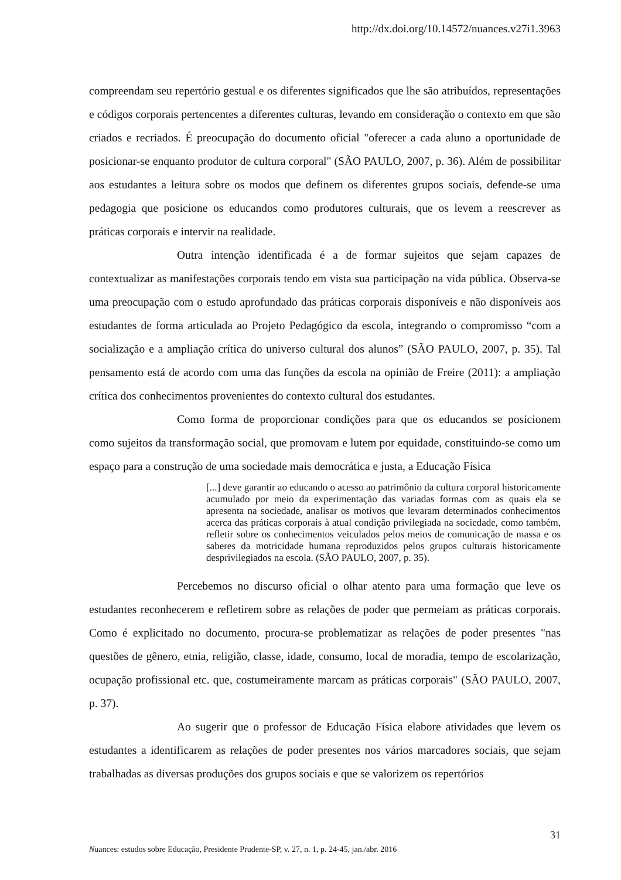http://dx.doi.org/10.14572/nuances.v27i1.3963
compreendam seu repertório gestual e os diferentes significados que lhe são atribuídos, representações e códigos corporais pertencentes a diferentes culturas, levando em consideração o contexto em que são criados e recriados. É preocupação do documento oficial "oferecer a cada aluno a oportunidade de posicionar-se enquanto produtor de cultura corporal" (SÃO PAULO, 2007, p. 36). Além de possibilitar aos estudantes a leitura sobre os modos que definem os diferentes grupos sociais, defende-se uma pedagogia que posicione os educandos como produtores culturais, que os levem a reescrever as práticas corporais e intervir na realidade.
Outra intenção identificada é a de formar sujeitos que sejam capazes de contextualizar as manifestações corporais tendo em vista sua participação na vida pública. Observa-se uma preocupação com o estudo aprofundado das práticas corporais disponíveis e não disponíveis aos estudantes de forma articulada ao Projeto Pedagógico da escola, integrando o compromisso “com a socialização e a ampliação crítica do universo cultural dos alunos” (SÃO PAULO, 2007, p. 35). Tal pensamento está de acordo com uma das funções da escola na opinião de Freire (2011): a ampliação crítica dos conhecimentos provenientes do contexto cultural dos estudantes.
Como forma de proporcionar condições para que os educandos se posicionem como sujeitos da transformação social, que promovam e lutem por equidade, constituindo-se como um espaço para a construção de uma sociedade mais democrática e justa, a Educação Física
[...] deve garantir ao educando o acesso ao patrimônio da cultura corporal historicamente acumulado por meio da experimentação das variadas formas com as quais ela se apresenta na sociedade, analisar os motivos que levaram determinados conhecimentos acerca das práticas corporais à atual condição privilegiada na sociedade, como também, refletir sobre os conhecimentos veiculados pelos meios de comunicação de massa e os saberes da motricidade humana reproduzidos pelos grupos culturais historicamente desprivilegiados na escola. (SÃO PAULO, 2007, p. 35).
Percebemos no discurso oficial o olhar atento para uma formação que leve os estudantes reconhecerem e refletirem sobre as relações de poder que permeiam as práticas corporais. Como é explicitado no documento, procura-se problematizar as relações de poder presentes "nas questões de gênero, etnia, religião, classe, idade, consumo, local de moradia, tempo de escolarização, ocupação profissional etc. que, costumeiramente marcam as práticas corporais" (SÃO PAULO, 2007, p. 37).
Ao sugerir que o professor de Educação Física elabore atividades que levem os estudantes a identificarem as relações de poder presentes nos vários marcadores sociais, que sejam trabalhadas as diversas produções dos grupos sociais e que se valorizem os repertórios
31
Nuances: estudos sobre Educação, Presidente Prudente-SP, v. 27, n. 1, p. 24-45, jan./abr. 2016